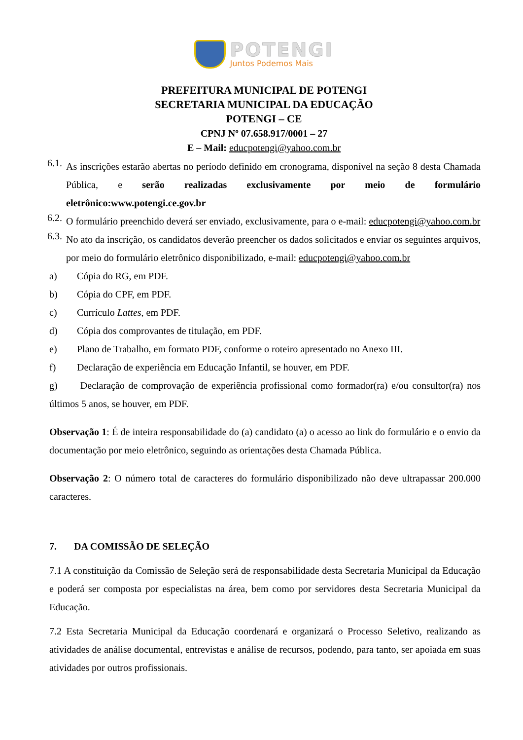POTENGI
Juntos Podemos Mais
PREFEITURA MUNICIPAL DE POTENGI
SECRETARIA MUNICIPAL DA EDUCAÇÃO
POTENGI – CE
CPNJ Nº 07.658.917/0001 – 27
E – Mail: educpotengi@yahoo.com.br
6.1.
As inscrições estarão abertas no período definido em cronograma, disponível na seção 8 desta Chamada Pública, e serão realizadas exclusivamente por meio de formulário eletrônico:www.potengi.ce.gov.br
6.2.
O formulário preenchido deverá ser enviado, exclusivamente, para o e-mail: educpotengi@yahoo.com.br
6.3.
No ato da inscrição, os candidatos deverão preencher os dados solicitados e enviar os seguintes arquivos, por meio do formulário eletrônico disponibilizado, e-mail: educpotengi@yahoo.com.br
a) Cópia do RG, em PDF.
b) Cópia do CPF, em PDF.
c) Currículo Lattes, em PDF.
d) Cópia dos comprovantes de titulação, em PDF.
e) Plano de Trabalho, em formato PDF, conforme o roteiro apresentado no Anexo III.
f) Declaração de experiência em Educação Infantil, se houver, em PDF.
g) Declaração de comprovação de experiência profissional como formador(ra) e/ou consultor(ra) nos últimos 5 anos, se houver, em PDF.
Observação 1: É de inteira responsabilidade do (a) candidato (a) o acesso ao link do formulário e o envio da documentação por meio eletrônico, seguindo as orientações desta Chamada Pública.
Observação 2: O número total de caracteres do formulário disponibilizado não deve ultrapassar 200.000 caracteres.
7. DA COMISSÃO DE SELEÇÃO
7.1 A constituição da Comissão de Seleção será de responsabilidade desta Secretaria Municipal da Educação e poderá ser composta por especialistas na área, bem como por servidores desta Secretaria Municipal da Educação.
7.2 Esta Secretaria Municipal da Educação coordenará e organizará o Processo Seletivo, realizando as atividades de análise documental, entrevistas e análise de recursos, podendo, para tanto, ser apoiada em suas atividades por outros profissionais.